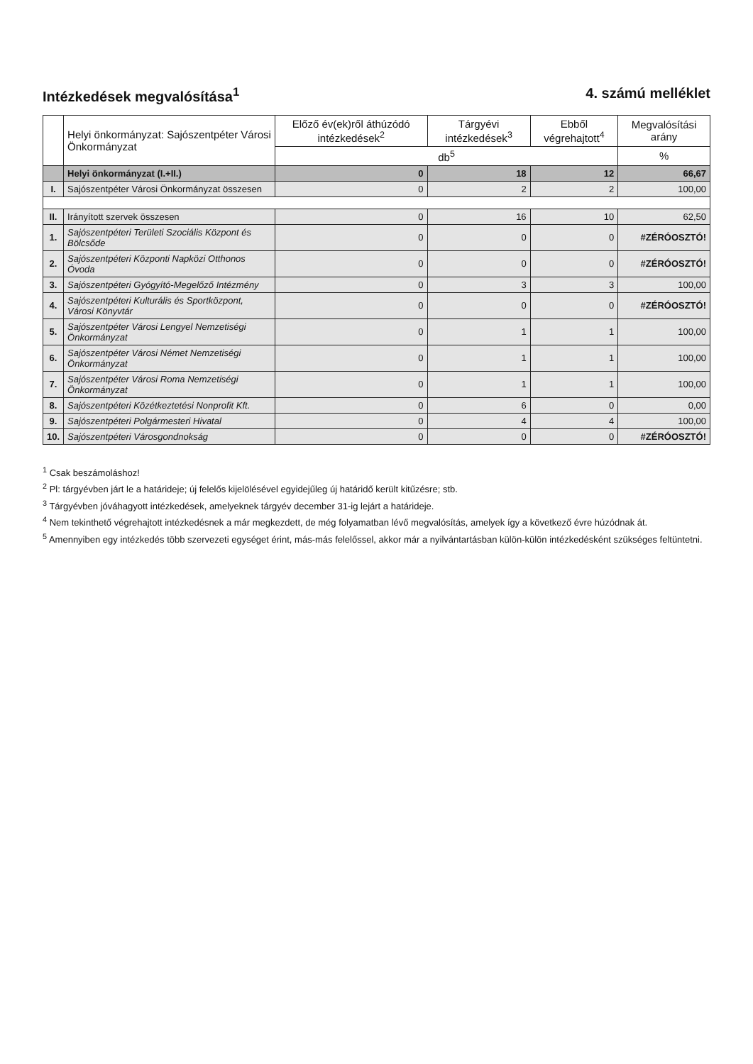Intézkedések megvalósítása<sup>1</sup> 4. számú melléklet
| | Helyi önkormányzat: Sajószentpéter Városi Önkormányzat | Előző év(ek)ről áthúzódó intézkedések<sup>2</sup> | Tárgyévi intézkedések<sup>3</sup> | Ebből végrehajtott<sup>4</sup> | Megvalósítási arány |
| --- | --- | --- | --- | --- | --- |
| | | db<sup>5</sup> | | | % |
| | Helyi önkormányzat (I.+II.) | 0 | 18 | 12 | 66,67 |
| I. | Sajószentpéter Városi Önkormányzat összesen | 0 | 2 | 2 | 100,00 |
| II. | Irányított szervek összesen | 0 | 16 | 10 | 62,50 |
| 1. | Sajószentpéteri Területi Szociális Központ és Bölcsőde | 0 | 0 | 0 | #ZÉRÓOSZTÓ! |
| 2. | Sajószentpéteri Központi Napközi Otthonos Óvoda | 0 | 0 | 0 | #ZÉRÓOSZTÓ! |
| 3. | Sajószentpéteri Gyógyító-Megelőző Intézmény | 0 | 3 | 3 | 100,00 |
| 4. | Sajószentpéteri Kulturális és Sportközpont, Városi Könyvtár | 0 | 0 | 0 | #ZÉRÓOSZTÓ! |
| 5. | Sajószentpéter Városi Lengyel Nemzetiségi Önkormányzat | 0 | 1 | 1 | 100,00 |
| 6. | Sajószentpéter Városi Német Nemzetiségi Önkormányzat | 0 | 1 | 1 | 100,00 |
| 7. | Sajószentpéter Városi Roma Nemzetiségi Önkormányzat | 0 | 1 | 1 | 100,00 |
| 8. | Sajószentpéteri Közétkeztetési Nonprofit Kft. | 0 | 6 | 0 | 0,00 |
| 9. | Sajószentpéteri Polgármesteri Hivatal | 0 | 4 | 4 | 100,00 |
| 10. | Sajószentpéteri Városgondnokság | 0 | 0 | 0 | #ZÉRÓOSZTÓ! |
<sup>1</sup> Csak beszámoláshoz!
<sup>2</sup> Pl: tárgyévben járt le a határideje; új felelős kijelölésével egyidejűleg új határidő került kitűzésre; stb.
<sup>3</sup> Tárgyévben jóváhagyott intézkedések, amelyeknek tárgyév december 31-ig lejárt a határideje.
<sup>4</sup> Nem tekinthető végrehajtott intézkedésnek a már megkezdett, de még folyamatban lévő megvalósítás, amelyek így a következő évre húzódnak át.
<sup>5</sup> Amennyiben egy intézkedés több szervezeti egységet érint, más-más felelőssel, akkor már a nyilvántartásban külön-külön intézkedésként szükséges feltüntetni.